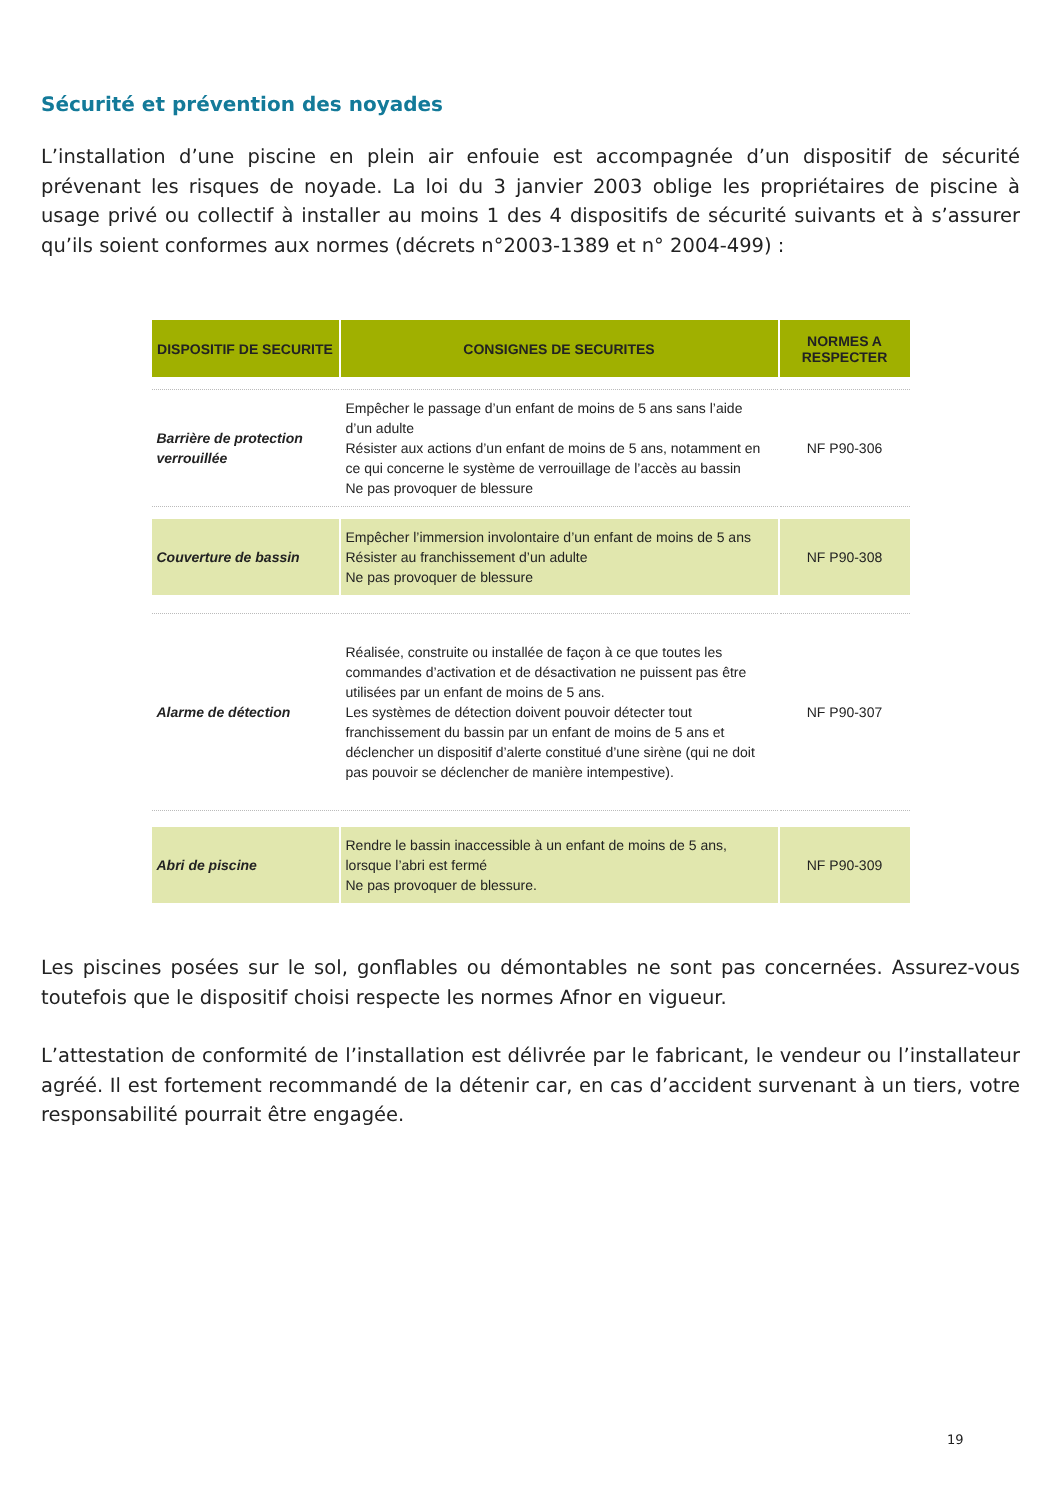Sécurité et prévention des noyades
L’installation d’une piscine en plein air enfouie est accompagnée d’un dispositif de sécurité prévenant les risques de noyade. La loi du 3 janvier 2003 oblige les propriétaires de piscine à usage privé ou collectif à installer au moins 1 des 4 dispositifs de sécurité suivants et à s’assurer qu’ils soient conformes aux normes (décrets n°2003-1389 et n° 2004-499) :
| DISPOSITIF DE SECURITE | CONSIGNES DE SECURITES | NORMES A RESPECTER |
| --- | --- | --- |
| Barrière de protection verrouillée | Empêcher le passage d’un enfant de moins de 5 ans sans l’aide d’un adulte Résister aux actions d’un enfant de moins de 5 ans, notamment en ce qui concerne le système de verrouillage de l’accès au bassin Ne pas provoquer de blessure | NF P90-306 |
| Couverture de bassin | Empêcher l’immersion involontaire d’un enfant de moins de 5 ans Résister au franchissement d’un adulte Ne pas provoquer de blessure | NF P90-308 |
| Alarme de détection | Réalisée, construite ou installée de façon à ce que toutes les commandes d’activation et de désactivation ne puissent pas être utilisées par un enfant de moins de 5 ans. Les systèmes de détection doivent pouvoir détecter tout franchissement du bassin par un enfant de moins de 5 ans et déclencher un dispositif d’alerte constitué d’une sirène (qui ne doit pas pouvoir se déclencher de manière intempestive). | NF P90-307 |
| Abri de piscine | Rendre le bassin inaccessible à un enfant de moins de 5 ans, lorsque l’abri est fermé Ne pas provoquer de blessure. | NF P90-309 |
Les piscines posées sur le sol, gonflables ou démontables ne sont pas concernées. Assurez-vous toutefois que le dispositif choisi respecte les normes Afnor en vigueur.
L’attestation de conformité de l’installation est délivrée par le fabricant, le vendeur ou l’installateur agréé. Il est fortement recommandé de la détenir car, en cas d’accident survenant à un tiers, votre responsabilité pourrait être engagée.
19